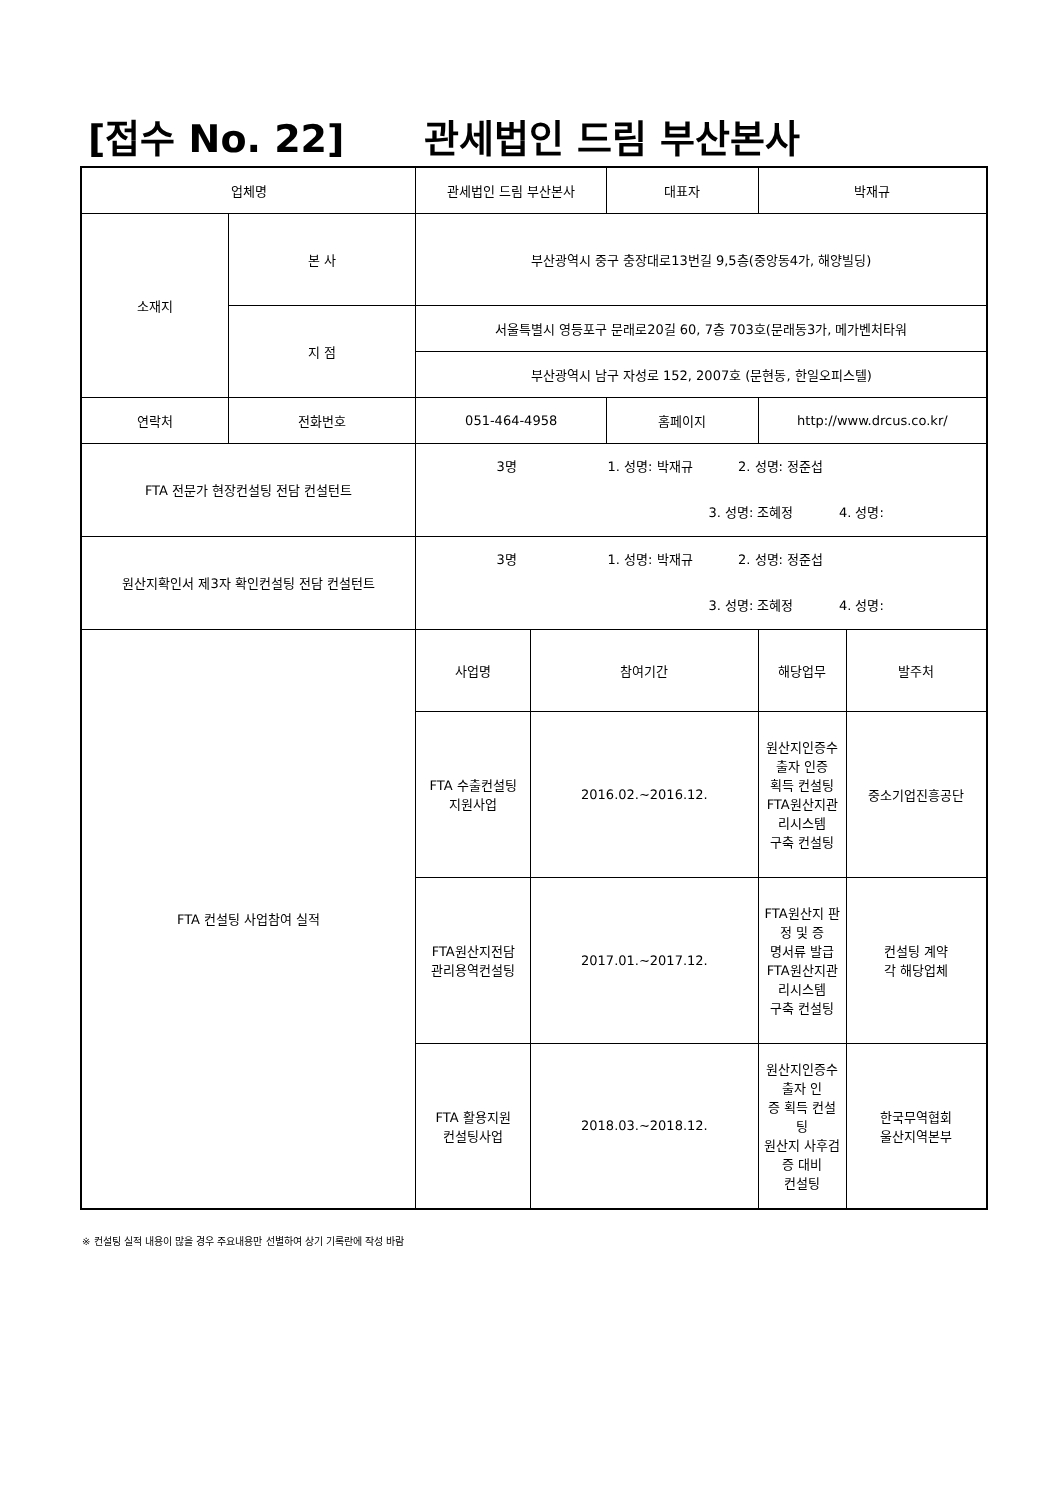[접수 No. 22] 관세법인 드림 부산본사
| 업체명 | | 관세법인 드림 부산본사 | | 대표자 | 박재규 | |
| 소재지 | 본 사 | 부산광역시 중구 충장대로13번길 9,5층(중앙동4가, 해양빌딩) | | | | |
| | 지 점 | 서울특별시 영등포구 문래로20길 60, 7층 703호(문래동3가, 메가벤처타워 | | | | |
| | | 부산광역시 남구 자성로 152, 2007호 (문현동, 한일오피스텔) | | | | |
| 연락처 | 전화번호 | 051-464-4958 | | 홈페이지 | http://www.drcus.co.kr/ | |
| FTA 전문가 현장컨설팅 전담 컨설턴트 | | 3명 1. 성명: 박재규 2. 성명: 정준섭 3. 성명: 조혜정 4. 성명: | | | | |
| 원산지확인서 제3자 확인컨설팅 전담 컨설턴트 | | 3명 1. 성명: 박재규 2. 성명: 정준섭 3. 성명: 조혜정 4. 성명: | | | | |
| FTA 컨설팅 사업참여 실적 | | 사업명 | 참여기간 | | 해당업무 | 발주처 |
| | | FTA 수출컨설팅 지원사업 | 2016.02.~2016.12. | | 원산지인증수출자 인증 획득 컨설팅 FTA원산지관리시스템 구축 컨설팅 | 중소기업진흥공단 |
| | | FTA원산지전담 관리용역컨설팅 | 2017.01.~2017.12. | | FTA원산지 판정 및 증 명서류 발급 FTA원산지관리시스템 구축 컨설팅 | 컨설팅 계약 각 해당업체 |
| | | FTA 활용지원 컨설팅사업 | 2018.03.~2018.12. | | 원산지인증수출자 인 증 획득 컨설팅 원산지 사후검증 대비 컨설팅 | 한국무역협회 울산지역본부 |
※ 컨설팅 실적 내용이 많을 경우 주요내용만 선별하여 상기 기록란에 작성 바람